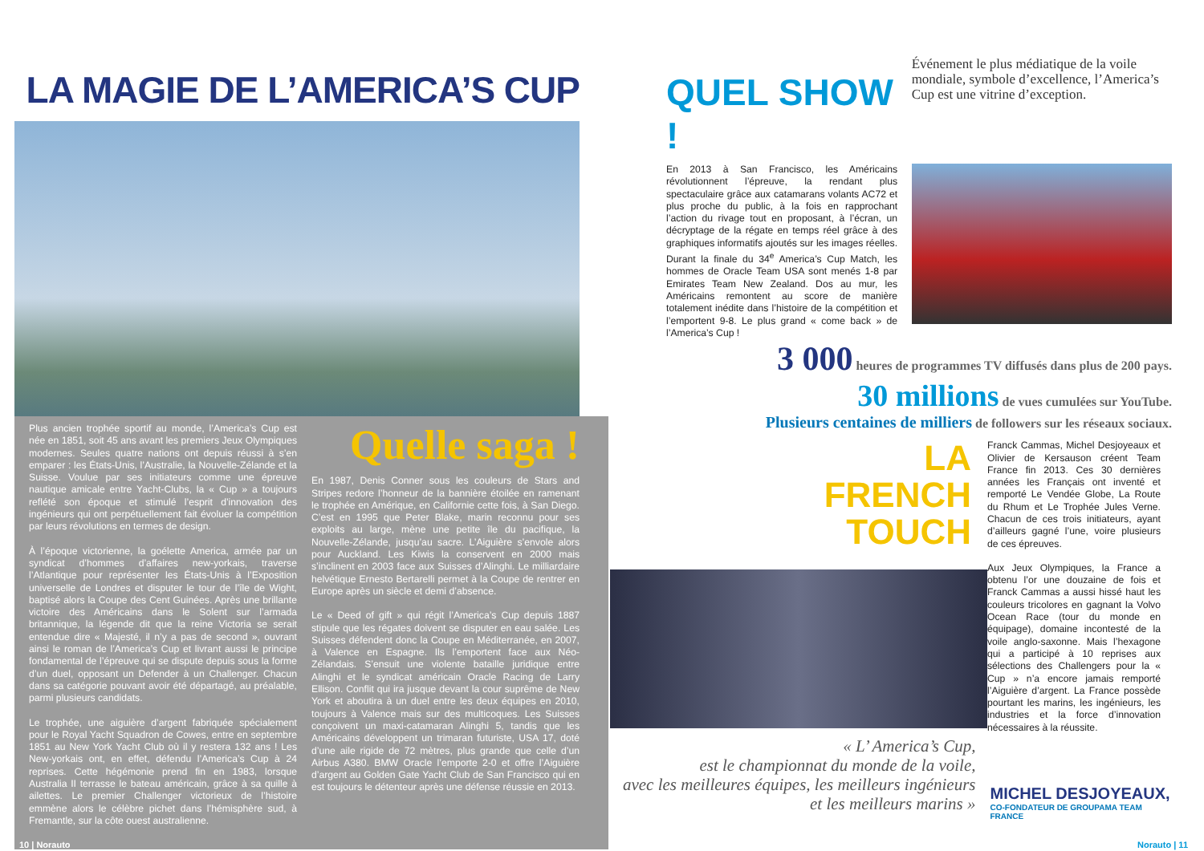LA MAGIE DE L’AMERICA’S CUP
Plus ancien trophée sportif au monde, l’America’s Cup est née en 1851, soit 45 ans avant les premiers Jeux Olympiques modernes. Seules quatre nations ont depuis réussi à s’en emparer : les États-Unis, l’Australie, la Nouvelle-Zélande et la Suisse. Voulue par ses initiateurs comme une épreuve nautique amicale entre Yacht-Clubs, la « Cup » a toujours reflété son époque et stimulé l’esprit d’innovation des ingénieurs qui ont perpétuellement fait évoluer la compétition par leurs révolutions en termes de design.
À l’époque victorienne, la goélette America, armée par un syndicat d’hommes d’affaires new-yorkais, traverse l’Atlantique pour représenter les États-Unis à l’Exposition universelle de Londres et disputer le tour de l’île de Wight, baptisé alors la Coupe des Cent Guinées. Après une brillante victoire des Américains dans le Solent sur l’armada britannique, la légende dit que la reine Victoria se serait entendue dire « Majesté, il n’y a pas de second », ouvrant ainsi le roman de l’America’s Cup et livrant aussi le principe fondamental de l’épreuve qui se dispute depuis sous la forme d’un duel, opposant un Defender à un Challenger. Chacun dans sa catégorie pouvant avoir été départagé, au préalable, parmi plusieurs candidats.
Le trophée, une aiguière d’argent fabriquée spécialement pour le Royal Yacht Squadron de Cowes, entre en septembre 1851 au New York Yacht Club où il y restera 132 ans ! Les New-yorkais ont, en effet, défendu l’America’s Cup à 24 reprises. Cette hégémonie prend fin en 1983, lorsque Australia II terrasse le bateau américain, grâce à sa quille à ailettes. Le premier Challenger victorieux de l’histoire emmène alors le célèbre pichet dans l’hémisphère sud, à Fremantle, sur la côte ouest australienne.
Quelle saga !
En 1987, Denis Conner sous les couleurs de Stars and Stripes redore l’honneur de la bannière étoilée en ramenant le trophée en Amérique, en Californie cette fois, à San Diego. C’est en 1995 que Peter Blake, marin reconnu pour ses exploits au large, mène une petite île du pacifique, la Nouvelle-Zélande, jusqu’au sacre. L’Aiguière s’envole alors pour Auckland. Les Kiwis la conservent en 2000 mais s’inclinent en 2003 face aux Suisses d’Alinghi. Le milliardaire helvétique Ernesto Bertarelli permet à la Coupe de rentrer en Europe après un siècle et demi d’absence.
Le « Deed of gift » qui régit l’America’s Cup depuis 1887 stipule que les régates doivent se disputer en eau salée. Les Suisses défendent donc la Coupe en Méditerranée, en 2007, à Valence en Espagne. Ils l’emportent face aux Néo-Zélandais. S’ensuit une violente bataille juridique entre Alinghi et le syndicat américain Oracle Racing de Larry Ellison. Conflit qui ira jusque devant la cour suprême de New York et aboutira à un duel entre les deux équipes en 2010, toujours à Valence mais sur des multicoques. Les Suisses conçoivent un maxi-catamaran Alinghi 5, tandis que les Américains développent un trimaran futuriste, USA 17, doté d’une aile rigide de 72 mètres, plus grande que celle d’un Airbus A380. BMW Oracle l’emporte 2-0 et offre l’Aiguière d’argent au Golden Gate Yacht Club de San Francisco qui en est toujours le détenteur après une défense réussie en 2013.
10 | Norauto
QUEL SHOW !
Événement le plus médiatique de la voile mondiale, symbole d’excellence, l’America’s Cup est une vitrine d’exception.
En 2013 à San Francisco, les Américains révolutionnent l’épreuve, la rendant plus spectaculaire grâce aux catamarans volants AC72 et plus proche du public, à la fois en rapprochant l’action du rivage tout en proposant, à l’écran, un décryptage de la régate en temps réel grâce à des graphiques informatifs ajoutés sur les images réelles. Durant la finale du 34<sup>e</sup> America’s Cup Match, les hommes de Oracle Team USA sont menés 1-8 par Emirates Team New Zealand. Dos au mur, les Américains remontent au score de manière totalement inédite dans l’histoire de la compétition et l’emportent 9-8. Le plus grand « come back » de l’America’s Cup !
3 000 heures de programmes TV diffusés dans plus de 200 pays.
30 millions de vues cumulées sur YouTube.
Plusieurs centaines de milliers de followers sur les réseaux sociaux.
LA
FRENCH
TOUCH
Franck Cammas, Michel Desjoyeaux et Olivier de Kersauson créent Team France fin 2013. Ces 30 dernières années les Français ont inventé et remporté Le Vendée Globe, La Route du Rhum et Le Trophée Jules Verne. Chacun de ces trois initiateurs, ayant d’ailleurs gagné l’une, voire plusieurs de ces épreuves.
Aux Jeux Olympiques, la France a obtenu l’or une douzaine de fois et Franck Cammas a aussi hissé haut les couleurs tricolores en gagnant la Volvo Ocean Race (tour du monde en équipage), domaine incontesté de la voile anglo-saxonne. Mais l’hexagone qui a participé à 10 reprises aux sélections des Challengers pour la « Cup » n’a encore jamais remporté l’Aiguière d’argent. La France possède pourtant les marins, les ingénieurs, les industries et la force d’innovation nécessaires à la réussite.
« L’ America’s Cup,
est le championnat du monde de la voile,
avec les meilleures équipes, les meilleurs ingénieurs
et les meilleurs marins »
MICHEL DESJOYEAUX,
CO-FONDATEUR DE GROUPAMA TEAM FRANCE
Norauto | 11